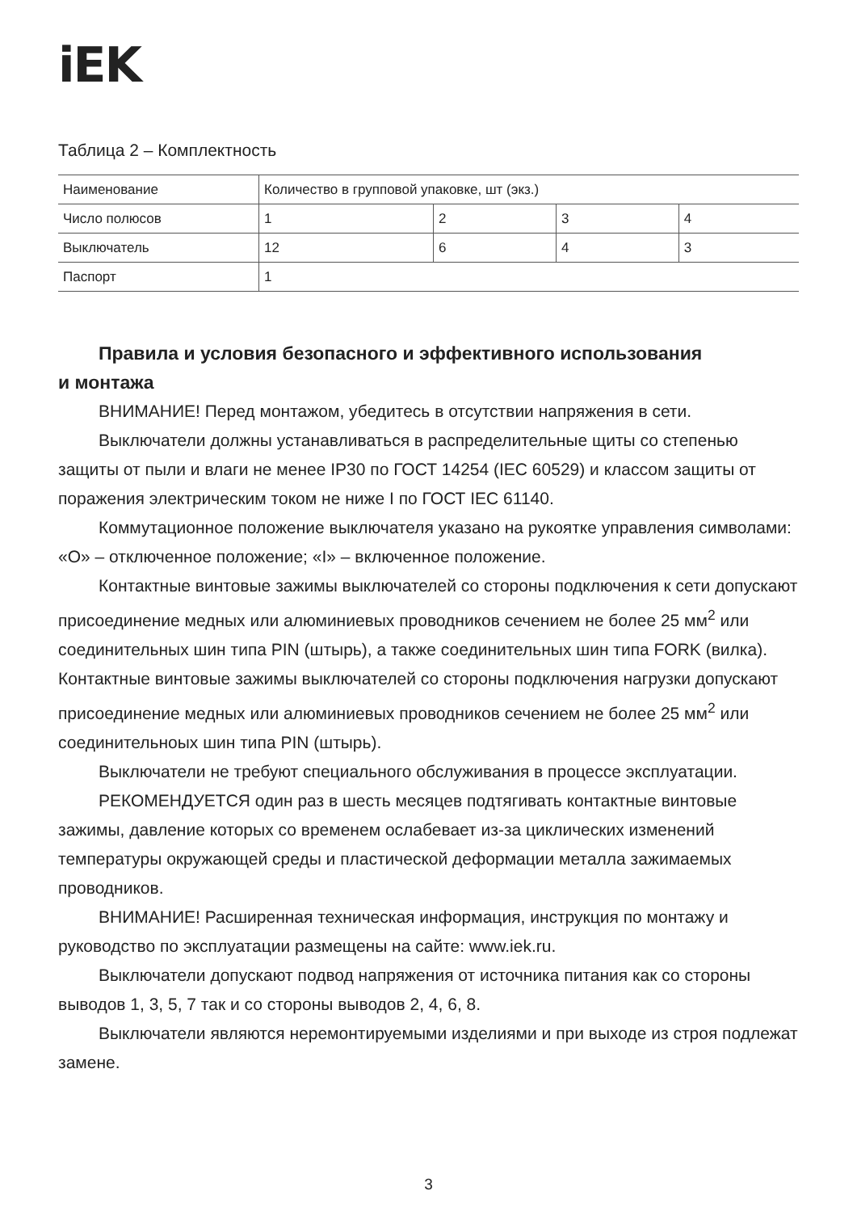iEK
Таблица 2 – Комплектность
| Наименование | Количество в групповой упаковке, шт (экз.) | | | |
| Число полюсов | 1 | 2 | 3 | 4 |
| Выключатель | 12 | 6 | 4 | 3 |
| Паспорт | 1 | | | |
Правила и условия безопасного и эффективного использования
и монтажа
ВНИМАНИЕ! Перед монтажом, убедитесь в отсутствии напряжения в сети.
Выключатели должны устанавливаться в распределительные щиты со степенью защиты от пыли и влаги не менее IP30 по ГОСТ 14254 (IEC 60529) и классом защиты от поражения электрическим током не ниже I по ГОСТ IEC 61140.
Коммутационное положение выключателя указано на рукоятке управления символами: «O» – отключенное положение; «I» – включенное положение.
Контактные винтовые зажимы выключателей со стороны подключения к сети допускают присоединение медных или алюминиевых проводников сечением не более 25 мм<sup>2</sup> или соединительных шин типа PIN (штырь), а также соединительных шин типа FORK (вилка). Контактные винтовые зажимы выключателей со стороны подключения нагрузки допускают присоединение медных или алюминиевых проводников сечением не более 25 мм<sup>2</sup> или соединительноых шин типа PIN (штырь).
Выключатели не требуют специального обслуживания в процессе эксплуатации.
РЕКОМЕНДУЕТСЯ один раз в шесть месяцев подтягивать контактные винтовые зажимы, давление которых со временем ослабевает из-за циклических изменений температуры окружающей среды и пластической деформации металла зажимаемых проводников.
ВНИМАНИЕ! Расширенная техническая информация, инструкция по монтажу и руководство по эксплуатации размещены на сайте: www.iek.ru.
Выключатели допускают подвод напряжения от источника питания как со стороны выводов 1, 3, 5, 7 так и со стороны выводов 2, 4, 6, 8.
Выключатели являются неремонтируемыми изделиями и при выходе из строя подлежат замене.
3